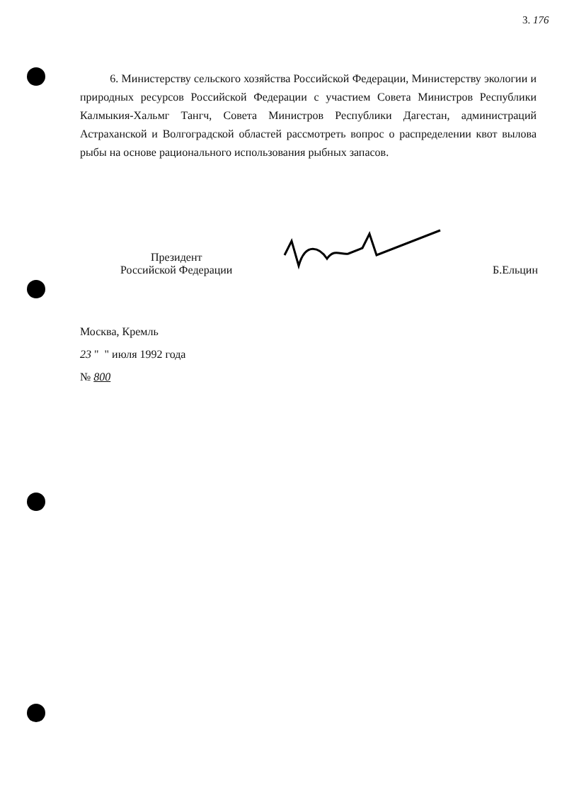3. 176
6. Министерству сельского хозяйства Российской Федерации, Министерству экологии и природных ресурсов Российской Федерации с участием Совета Министров Республики Калмыкия-Хальмг Тангч, Совета Министров Республики Дагестан, администраций Астраханской и Волгоградской областей рассмотреть вопрос о распределении квот вылова рыбы на основе рационального использования рыбных запасов.
Президент
Российской Федерации
Б.Ельцин
Москва, Кремль
23 " " июля 1992 года
№ 800